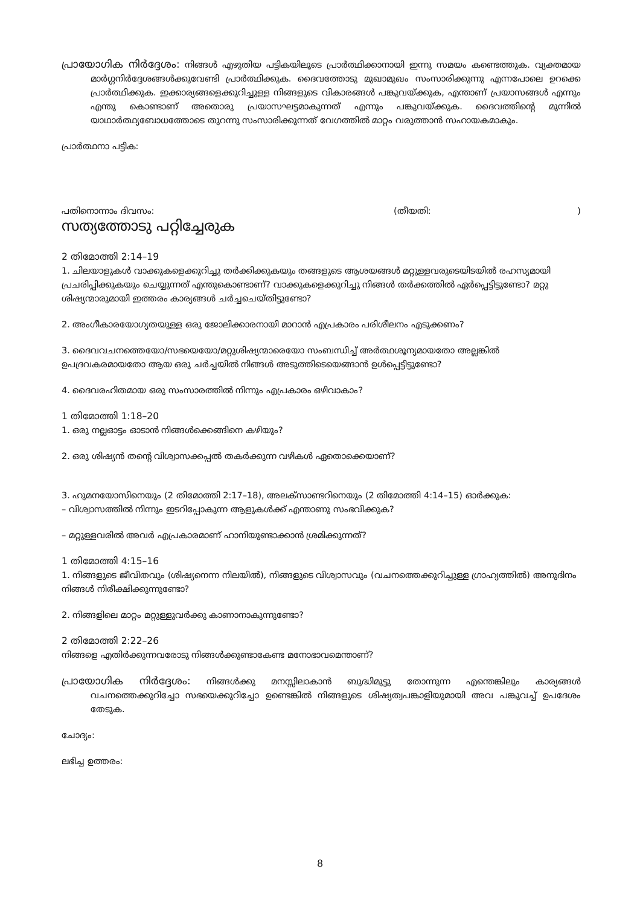പ്രായോഗിക നിർദ്ദേശം: നിങ്ങൾ എഴുതിയ പട്ടികയിലൂടെ പ്രാർത്ഥിക്കാനായി ഇന്നു സമയം കണ്ടെത്തുക. വ്യക്തമായ മാർഗ്ഗനിർദ്ദേശങ്ങൾക്കുവേണ്ടി പ്രാർത്ഥിക്കുക. ദൈവത്തോടു മുഖാമുഖം സംസാരിക്കുന്നു എന്നപോലെ ഉറക്കെ പ്രാർത്ഥിക്കുക. ഇക്കാര്യങ്ങളെക്കുറിച്ചുള്ള നിങ്ങളുടെ വികാരങ്ങൾ പങ്കുവയ്ക്കുക, എന്താണ് പ്രയാസങ്ങൾ എന്നും എന്തു കൊണ്ടാണ് അതൊരു പ്രയാസഘട്ടമാകുന്നത് എന്നും പങ്കുവയ്ക്കുക. ദൈവത്തിന്റെ മുന്നിൽ യാഥാർത്ഥ്യബോധത്തോടെ തുറന്നു സംസാരിക്കുന്നത് വേഗത്തിൽ മാറ്റം വരുത്താൻ സഹായകമാകും.
പ്രാർത്ഥനാ പട്ടിക:
പതിനൊന്നാം ദിവസം: (തീയതി:)
സത്യത്തോടു പറ്റിച്ചേരുക
2 തിമോത്തി 2:14–19
1. ചിലയാളുകൾ വാക്കുകളെക്കുറിച്ചു തർക്കിക്കുകയും തങ്ങളുടെ ആശയങ്ങൾ മറ്റുള്ളവരുടെയിടയിൽ രഹസ്യമായി പ്രചരിപ്പിക്കുകയും ചെയ്യുന്നത് എന്തുകൊണ്ടാണ്? വാക്കുകളെക്കുറിച്ചു നിങ്ങൾ തർക്കത്തിൽ ഏർപ്പെട്ടിട്ടുണ്ടോ? മറ്റു ശിഷ്യന്മാരുമായി ഇത്തരം കാര്യങ്ങൾ ചർച്ചചെയ്തിട്ടുണ്ടോ?
2. അംഗീകാരയോഗ്യതയുള്ള ഒരു ജോലിക്കാരനായി മാറാൻ എപ്രകാരം പരിശീലനം എടുക്കണം?
3. ദൈവവചനത്തെയോ/സഭയെയോ/മറ്റുശിഷ്യന്മാരെയോ സംബന്ധിച്ച് അർത്ഥശൂന്യമായതോ അല്ലങ്കിൽ ഉപദ്രവകരമായതോ ആയ ഒരു ചർച്ചയിൽ നിങ്ങൾ അടുത്തിടെയെങ്ങാൻ ഉൾപ്പെട്ടിട്ടുണ്ടോ?
4. ദൈവരഹിതമായ ഒരു സംസാരത്തിൽ നിന്നും എപ്രകാരം ഒഴിവാകാം?
1 തിമോത്തി 1:18–20
1. ഒരു നല്ലഓട്ടം ഓടാൻ നിങ്ങൾക്കെങ്ങിനെ കഴിയും?
2. ഒരു ശിഷ്യൻ തന്റെ വിശ്വാസക്കപ്പൽ തകർക്കുന്ന വഴികൾ ഏതൊക്കെയാണ്?
3. ഹുമനയോസിനെയും (2 തിമോത്തി 2:17–18), അലക്സാണ്ടറിനെയും (2 തിമോത്തി 4:14–15) ഓർക്കുക:
– വിശ്വാസത്തിൽ നിന്നും ഇടറിപ്പോകുന്ന ആളുകൾക്ക് എന്താണു സംഭവിക്കുക?
– മറ്റുള്ളവരിൽ അവർ എപ്രകാരമാണ് ഹാനിയുണ്ടാക്കാൻ ശ്രമിക്കുന്നത്?
1 തിമോത്തി 4:15–16
1. നിങ്ങളുടെ ജീവിതവും (ശിഷ്യനെന്ന നിലയിൽ), നിങ്ങളുടെ വിശ്വാസവും (വചനത്തെക്കുറിച്ചുള്ള ഗ്രാഹ്യത്തിൽ) അനുദിനം നിങ്ങൾ നിരീക്ഷിക്കുന്നുണ്ടോ?
2. നിങ്ങളിലെ മാറ്റം മറ്റുള്ളുവർക്കു കാണാനാകുന്നുണ്ടോ?
2 തിമോത്തി 2:22–26
നിങ്ങളെ എതിർക്കുന്നവരോടു നിങ്ങൾക്കുണ്ടാകേണ്ട മനോഭാവമെന്താണ്?
പ്രായോഗിക നിർദ്ദേശം: നിങ്ങൾക്കു മനസ്സിലാകാൻ ബുദ്ധിമുട്ടു തോന്നുന്ന എന്തെങ്കിലും കാര്യങ്ങൾ വചനത്തെക്കുറിച്ചോ സഭയെക്കുറിച്ചോ ഉണ്ടെങ്കിൽ നിങ്ങളുടെ ശിഷ്യത്വപങ്കാളിയുമായി അവ പങ്കുവച്ച് ഉപദേശം തേടുക.
ചോദ്യം:
ലഭിച്ച ഉത്തരം:
8